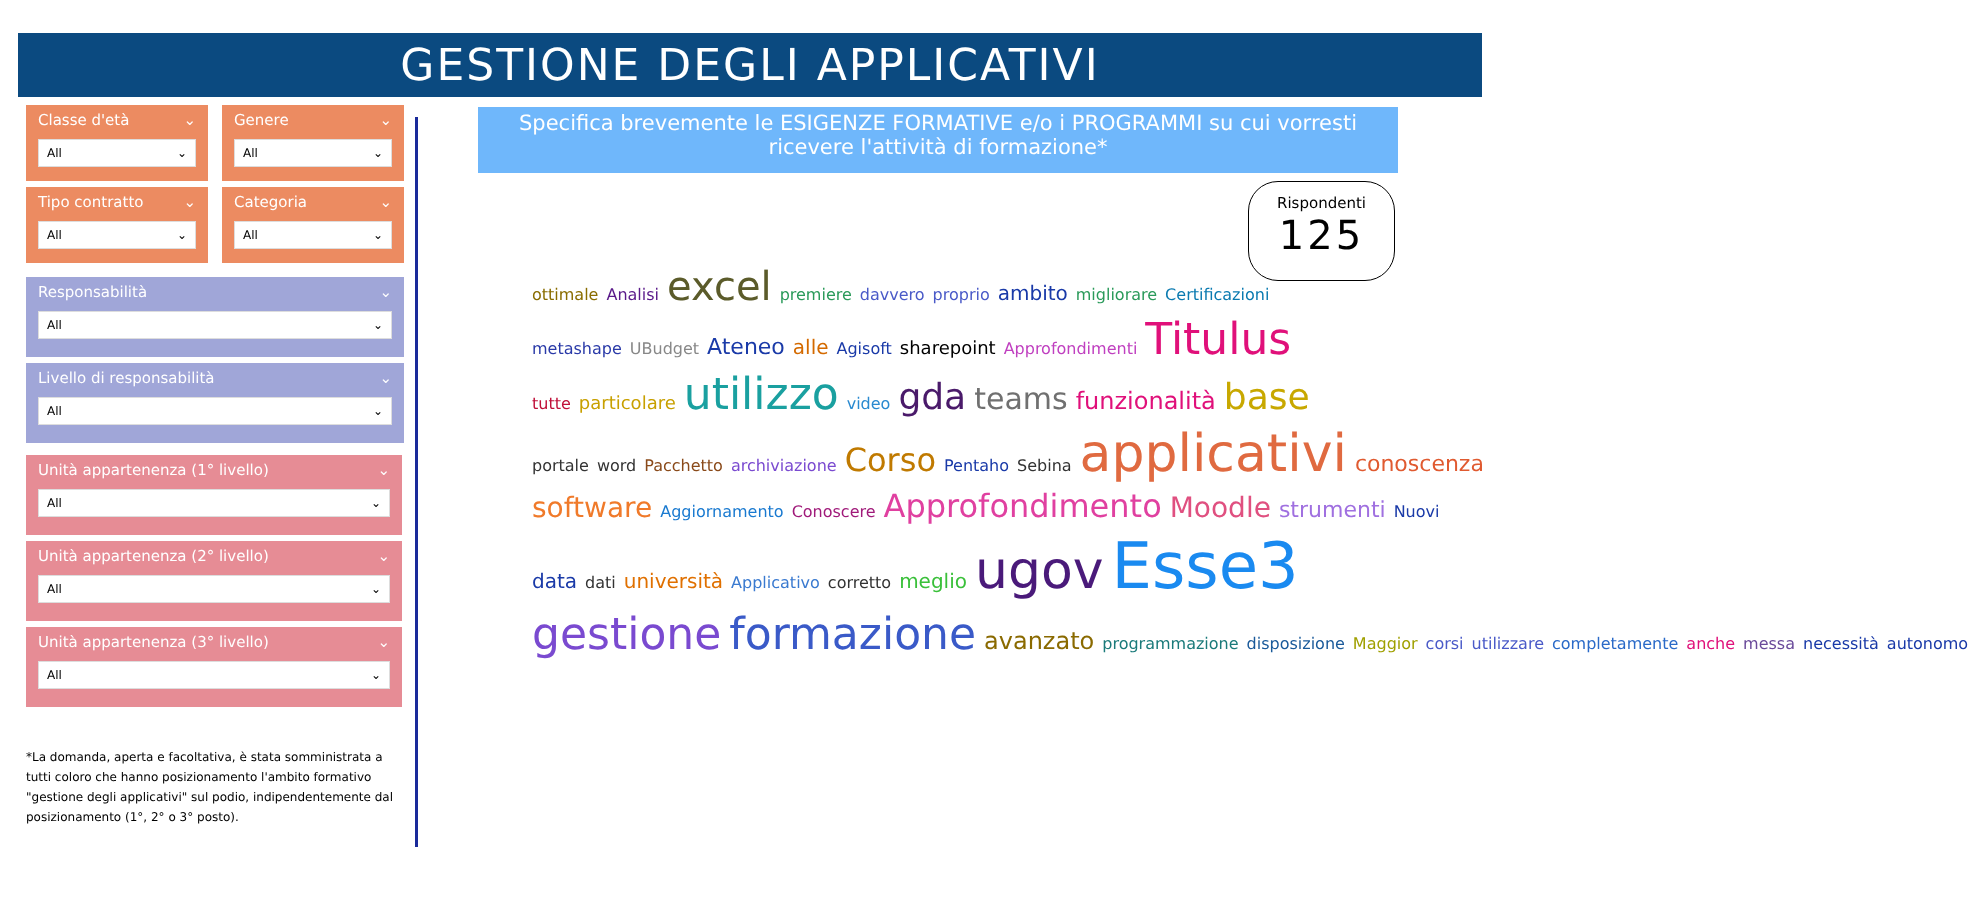GESTIONE DEGLI APPLICATIVI
Classe d'età ⌄
All ⌄
Genere ⌄
All ⌄
Tipo contratto ⌄
All ⌄
Categoria ⌄
All ⌄
Responsabilità ⌄
All ⌄
Livello di responsabilità ⌄
All ⌄
Unità appartenenza (1° livello) ⌄
All ⌄
Unità appartenenza (2° livello) ⌄
All ⌄
Unità appartenenza (3° livello) ⌄
All ⌄
*La domanda, aperta e facoltativa, è stata somministrata a tutti coloro che hanno posizionamento l'ambito formativo "gestione degli applicativi" sul podio, indipendentemente dal posizionamento (1°, 2° o 3° posto).
Specifica brevemente le ESIGENZE FORMATIVE e/o i PROGRAMMI su cui vorresti ricevere l'attività di formazione*
Rispondenti
125
ottimale Analisi excel premiere davvero proprio ambito migliorare Certificazioni metashape UBudget Ateneo alle Agisoft sharepoint Approfondimenti Titulus tutte particolare utilizzo video gda teams funzionalità base portale word Pacchetto archiviazione Corso Pentaho Sebina applicativi conoscenza software Aggiornamento Conoscere Approfondimento Moodle strumenti Nuovi data dati università Applicativo corretto meglio ugov Esse3 gestione formazione avanzato programmazione disposizione Maggior corsi utilizzare completamente anche messa necessità autonomo